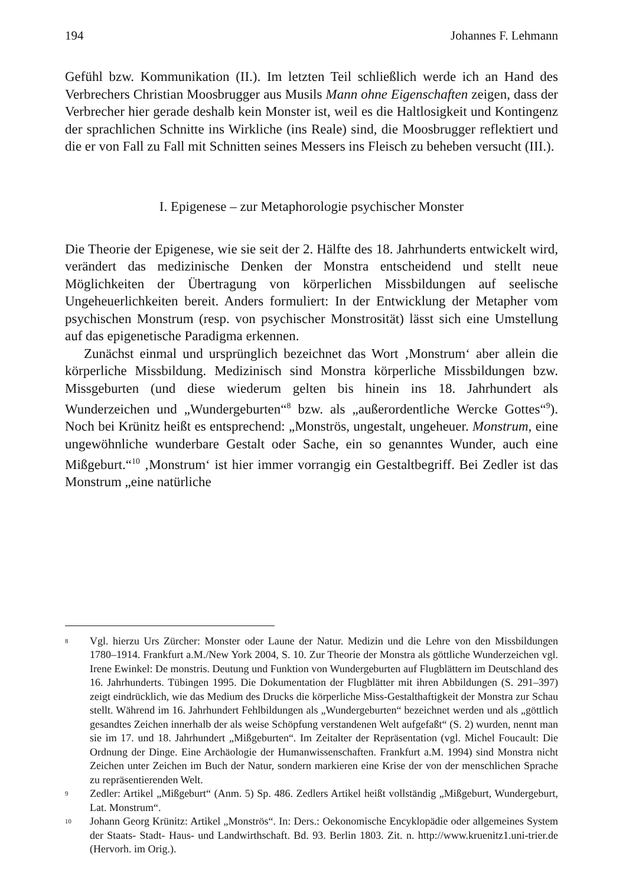194 Johannes F. Lehmann
Gefühl bzw. Kommunikation (II.). Im letzten Teil schließlich werde ich an Hand des Verbrechers Christian Moosbrugger aus Musils Mann ohne Eigenschaften zeigen, dass der Verbrecher hier gerade deshalb kein Monster ist, weil es die Haltlosigkeit und Kontingenz der sprachlichen Schnitte ins Wirkliche (ins Reale) sind, die Moosbrugger reflektiert und die er von Fall zu Fall mit Schnitten seines Messers ins Fleisch zu beheben versucht (III.).
I. Epigenese – zur Metaphorologie psychischer Monster
Die Theorie der Epigenese, wie sie seit der 2. Hälfte des 18. Jahrhunderts entwickelt wird, verändert das medizinische Denken der Monstra entscheidend und stellt neue Möglichkeiten der Übertragung von körperlichen Missbildungen auf seelische Ungeheuerlichkeiten bereit. Anders formuliert: In der Entwicklung der Metapher vom psychischen Monstrum (resp. von psychischer Monstrosität) lässt sich eine Umstellung auf das epigenetische Paradigma erkennen.
Zunächst einmal und ursprünglich bezeichnet das Wort ‚Monstrum‘ aber allein die körperliche Missbildung. Medizinisch sind Monstra körperliche Missbildungen bzw. Missgeburten (und diese wiederum gelten bis hinein ins 18. Jahrhundert als Wunderzeichen und „Wundergeburten“<sup>8</sup> bzw. als „außerordentliche Wercke Gottes“<sup>9</sup>). Noch bei Krünitz heißt es entsprechend: „Monströs, ungestalt, ungeheuer. Monstrum, eine ungewöhnliche wunderbare Gestalt oder Sache, ein so genanntes Wunder, auch eine Mißgeburt.“<sup>10</sup> ‚Monstrum‘ ist hier immer vorrangig ein Gestaltbegriff. Bei Zedler ist das Monstrum „eine natürliche
<sup>8</sup> Vgl. hierzu Urs Zürcher: Monster oder Laune der Natur. Medizin und die Lehre von den Missbildungen 1780–1914. Frankfurt a.M./New York 2004, S. 10. Zur Theorie der Monstra als göttliche Wunderzeichen vgl. Irene Ewinkel: De monstris. Deutung und Funktion von Wundergeburten auf Flugblättern im Deutschland des 16. Jahrhunderts. Tübingen 1995. Die Dokumentation der Flugblätter mit ihren Abbildungen (S. 291–397) zeigt eindrücklich, wie das Medium des Drucks die körperliche Miss-Gestalthaftigkeit der Monstra zur Schau stellt. Während im 16. Jahrhundert Fehlbildungen als „Wundergeburten“ bezeichnet werden und als „göttlich gesandtes Zeichen innerhalb der als weise Schöpfung verstandenen Welt aufgefaßt“ (S. 2) wurden, nennt man sie im 17. und 18. Jahrhundert „Mißgeburten“. Im Zeitalter der Repräsentation (vgl. Michel Foucault: Die Ordnung der Dinge. Eine Archäologie der Humanwissenschaften. Frankfurt a.M. 1994) sind Monstra nicht Zeichen unter Zeichen im Buch der Natur, sondern markieren eine Krise der von der menschlichen Sprache zu repräsentierenden Welt.
<sup>9</sup> Zedler: Artikel „Mißgeburt“ (Anm. 5) Sp. 486. Zedlers Artikel heißt vollständig „Mißgeburt, Wundergeburt, Lat. Monstrum“.
<sup>10</sup> Johann Georg Krünitz: Artikel „Monströs“. In: Ders.: Oekonomische Encyklopädie oder allgemeines System der Staats- Stadt- Haus- und Landwirthschaft. Bd. 93. Berlin 1803. Zit. n. http://www.kruenitz1.uni-trier.de (Hervorh. im Orig.).